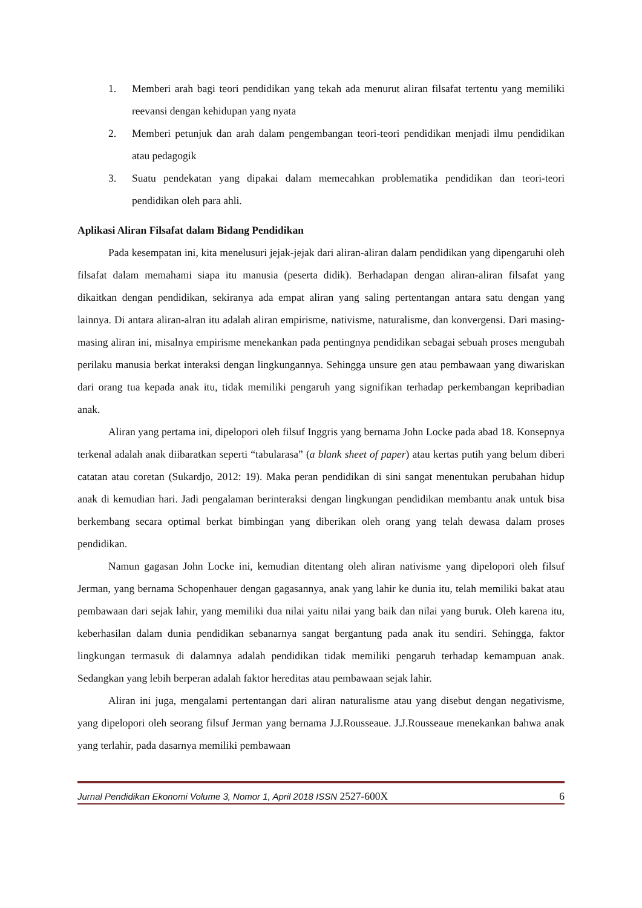1. Memberi arah bagi teori pendidikan yang tekah ada menurut aliran filsafat tertentu yang memiliki reevansi dengan kehidupan yang nyata
2. Memberi petunjuk dan arah dalam pengembangan teori-teori pendidikan menjadi ilmu pendidikan atau pedagogik
3. Suatu pendekatan yang dipakai dalam memecahkan problematika pendidikan dan teori-teori pendidikan oleh para ahli.
Aplikasi Aliran Filsafat dalam Bidang Pendidikan
Pada kesempatan ini, kita menelusuri jejak-jejak dari aliran-aliran dalam pendidikan yang dipengaruhi oleh filsafat dalam memahami siapa itu manusia (peserta didik). Berhadapan dengan aliran-aliran filsafat yang dikaitkan dengan pendidikan, sekiranya ada empat aliran yang saling pertentangan antara satu dengan yang lainnya. Di antara aliran-alran itu adalah aliran empirisme, nativisme, naturalisme, dan konvergensi. Dari masing-masing aliran ini, misalnya empirisme menekankan pada pentingnya pendidikan sebagai sebuah proses mengubah perilaku manusia berkat interaksi dengan lingkungannya. Sehingga unsure gen atau pembawaan yang diwariskan dari orang tua kepada anak itu, tidak memiliki pengaruh yang signifikan terhadap perkembangan kepribadian anak.
Aliran yang pertama ini, dipelopori oleh filsuf Inggris yang bernama John Locke pada abad 18. Konsepnya terkenal adalah anak diibaratkan seperti “tabularasa” (a blank sheet of paper) atau kertas putih yang belum diberi catatan atau coretan (Sukardjo, 2012: 19). Maka peran pendidikan di sini sangat menentukan perubahan hidup anak di kemudian hari. Jadi pengalaman berinteraksi dengan lingkungan pendidikan membantu anak untuk bisa berkembang secara optimal berkat bimbingan yang diberikan oleh orang yang telah dewasa dalam proses pendidikan.
Namun gagasan John Locke ini, kemudian ditentang oleh aliran nativisme yang dipelopori oleh filsuf Jerman, yang bernama Schopenhauer dengan gagasannya, anak yang lahir ke dunia itu, telah memiliki bakat atau pembawaan dari sejak lahir, yang memiliki dua nilai yaitu nilai yang baik dan nilai yang buruk. Oleh karena itu, keberhasilan dalam dunia pendidikan sebanarnya sangat bergantung pada anak itu sendiri. Sehingga, faktor lingkungan termasuk di dalamnya adalah pendidikan tidak memiliki pengaruh terhadap kemampuan anak. Sedangkan yang lebih berperan adalah faktor hereditas atau pembawaan sejak lahir.
Aliran ini juga, mengalami pertentangan dari aliran naturalisme atau yang disebut dengan negativisme, yang dipelopori oleh seorang filsuf Jerman yang bernama J.J.Rousseaue. J.J.Rousseaue menekankan bahwa anak yang terlahir, pada dasarnya memiliki pembawaan
Jurnal Pendidikan Ekonomi Volume 3, Nomor 1, April 2018 ISSN 2527-600X 6